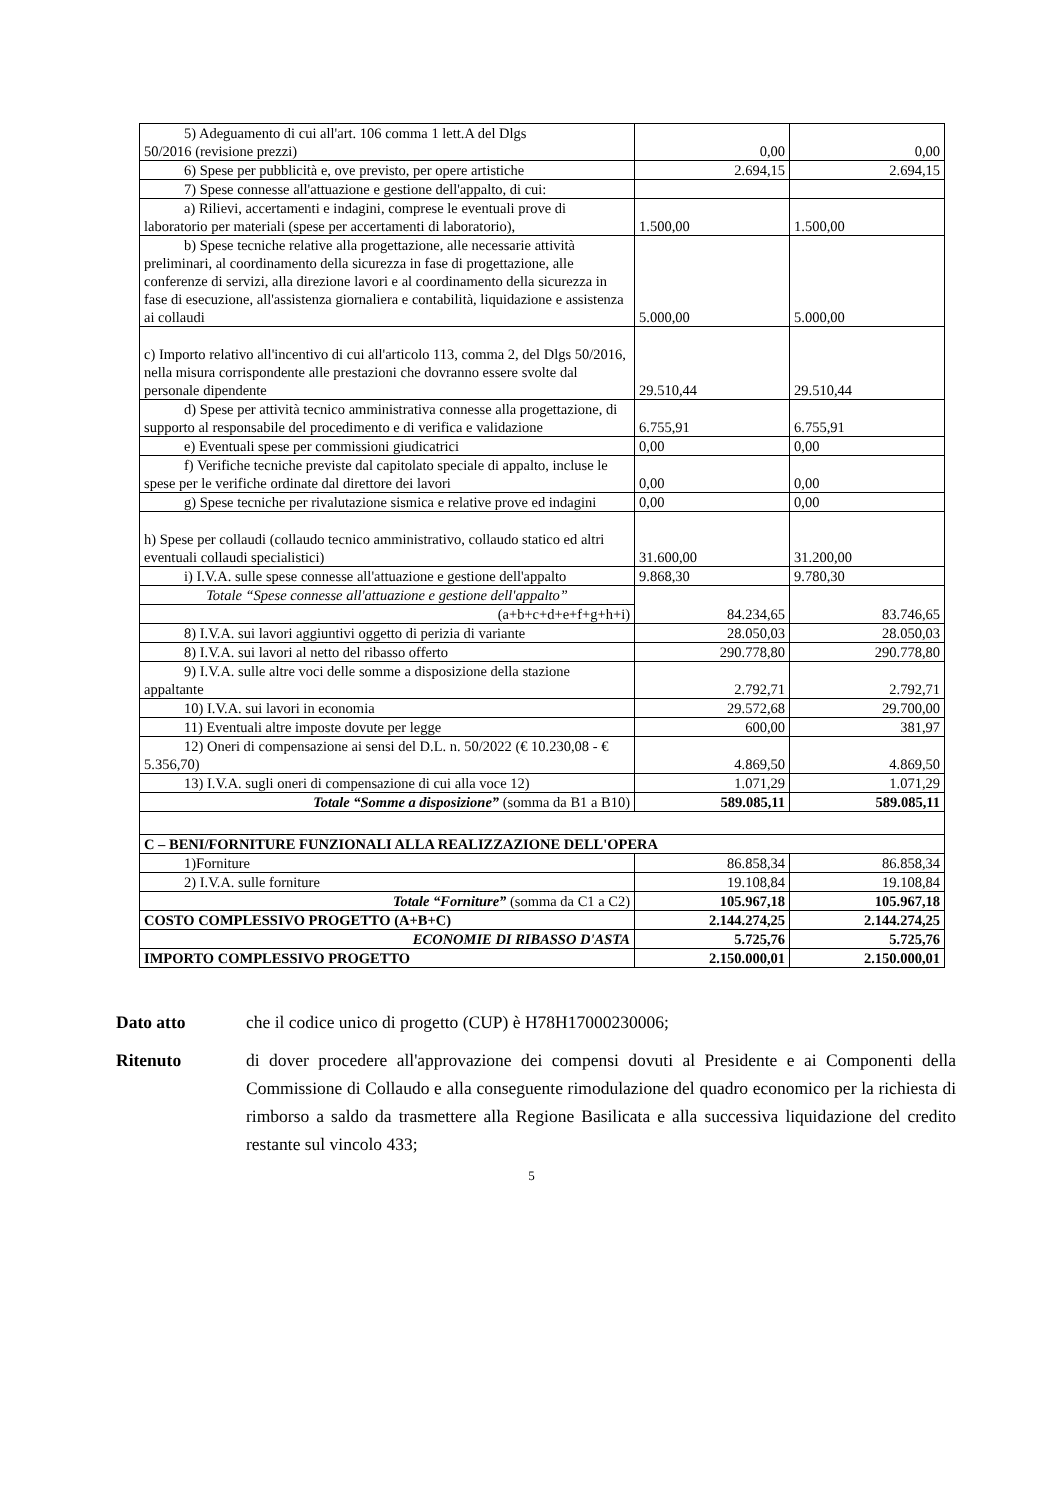| 5) Adeguamento di cui all'art. 106 comma 1 lett.A del Dlgs 50/2016 (revisione prezzi) | 0,00 | 0,00 |
| 6) Spese per pubblicità e, ove previsto, per opere artistiche | 2.694,15 | 2.694,15 |
| 7) Spese connesse all'attuazione e gestione dell'appalto, di cui: | | |
| a) Rilievi, accertamenti e indagini, comprese le eventuali prove di laboratorio per materiali (spese per accertamenti di laboratorio), | 1.500,00 | 1.500,00 |
| b) Spese tecniche relative alla progettazione, alle necessarie attività preliminari, al coordinamento della sicurezza in fase di progettazione, alle conferenze di servizi, alla direzione lavori e al coordinamento della sicurezza in fase di esecuzione, all'assistenza giornaliera e contabilità, liquidazione e assistenza ai collaudi | 5.000,00 | 5.000,00 |
| c) Importo relativo all'incentivo di cui all'articolo 113, comma 2, del Dlgs 50/2016, nella misura corrispondente alle prestazioni che dovranno essere svolte dal personale dipendente | 29.510,44 | 29.510,44 |
| d) Spese per attività tecnico amministrativa connesse alla progettazione, di supporto al responsabile del procedimento e di verifica e validazione | 6.755,91 | 6.755,91 |
| e) Eventuali spese per commissioni giudicatrici | 0,00 | 0,00 |
| f) Verifiche tecniche previste dal capitolato speciale di appalto, incluse le spese per le verifiche ordinate dal direttore dei lavori | 0,00 | 0,00 |
| g) Spese tecniche per rivalutazione sismica e relative prove ed indagini | 0,00 | 0,00 |
| h) Spese per collaudi (collaudo tecnico amministrativo, collaudo statico ed altri eventuali collaudi specialistici) | 31.600,00 | 31.200,00 |
| i) I.V.A. sulle spese connesse all'attuazione e gestione dell'appalto | 9.868,30 | 9.780,30 |
| Totale “Spese connesse all'attuazione e gestione dell'appalto” | 84.234,65 | 83.746,65 |
| (a+b+c+d+e+f+g+h+i) | | |
| 8) I.V.A. sui lavori aggiuntivi oggetto di perizia di variante | 28.050,03 | 28.050,03 |
| 8) I.V.A. sui lavori al netto del ribasso offerto | 290.778,80 | 290.778,80 |
| 9) I.V.A. sulle altre voci delle somme a disposizione della stazione appaltante | 2.792,71 | 2.792,71 |
| 10) I.V.A. sui lavori in economia | 29.572,68 | 29.700,00 |
| 11) Eventuali altre imposte dovute per legge | 600,00 | 381,97 |
| 12) Oneri di compensazione ai sensi del D.L. n. 50/2022 (€ 10.230,08 - € 5.356,70) | 4.869,50 | 4.869,50 |
| 13) I.V.A. sugli oneri di compensazione di cui alla voce 12) | 1.071,29 | 1.071,29 |
| Totale “Somme a disposizione” (somma da B1 a B10) | 589.085,11 | 589.085,11 |
| C – BENI/FORNITURE FUNZIONALI ALLA REALIZZAZIONE DELL'OPERA | | |
| 1)Forniture | 86.858,34 | 86.858,34 |
| 2) I.V.A. sulle forniture | 19.108,84 | 19.108,84 |
| Totale “Forniture” (somma da C1 a C2) | 105.967,18 | 105.967,18 |
| COSTO COMPLESSIVO PROGETTO (A+B+C) | 2.144.274,25 | 2.144.274,25 |
| ECONOMIE DI RIBASSO D'ASTA | 5.725,76 | 5.725,76 |
| IMPORTO COMPLESSIVO PROGETTO | 2.150.000,01 | 2.150.000,01 |
Dato atto che il codice unico di progetto (CUP) è H78H17000230006;
Ritenuto di dover procedere all'approvazione dei compensi dovuti al Presidente e ai Componenti della Commissione di Collaudo e alla conseguente rimodulazione del quadro economico per la richiesta di rimborso a saldo da trasmettere alla Regione Basilicata e alla successiva liquidazione del credito restante sul vincolo 433;
5